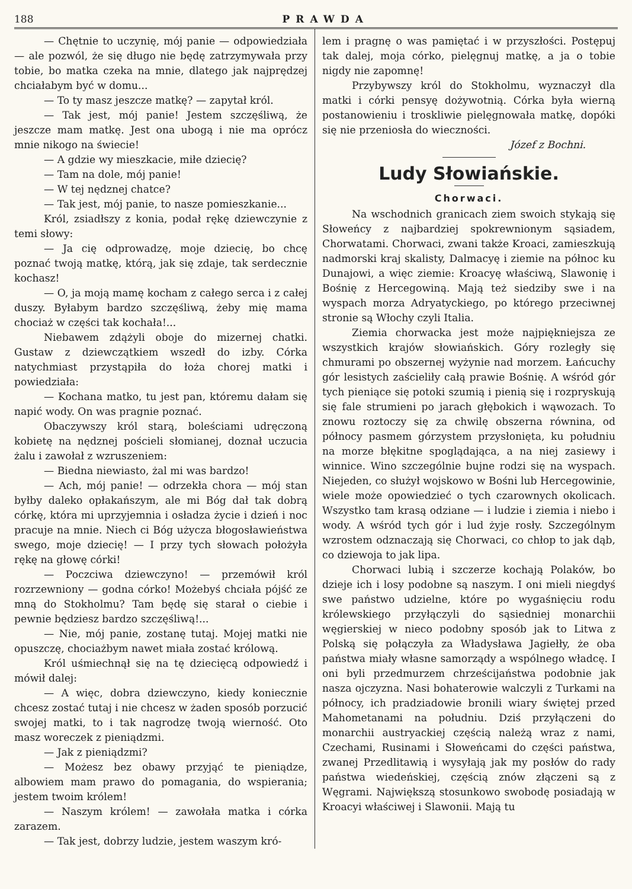188 PRAWDA
— Chętnie to uczynię, mój panie — odpowiedziała — ale pozwól, że się długo nie będę zatrzymywała przy tobie, bo matka czeka na mnie, dlatego jak najprędzej chciałabym być w domu...
— To ty masz jeszcze matkę? — zapytał król.
— Tak jest, mój panie! Jestem szczęśliwą, że jeszcze mam matkę. Jest ona ubogą i nie ma oprócz mnie nikogo na świecie!
— A gdzie wy mieszkacie, miłe dziecię?
— Tam na dole, mój panie!
— W tej nędznej chatce?
— Tak jest, mój panie, to nasze pomieszkanie...
Król, zsiadłszy z konia, podał rękę dziewczynie z temi słowy:
— Ja cię odprowadzę, moje dziecię, bo chcę poznać twoją matkę, którą, jak się zdaje, tak serdecznie kochasz!
— O, ja moją mamę kocham z całego serca i z całej duszy. Byłabym bardzo szczęśliwą, żeby mię mama chociaż w części tak kochała!...
Niebawem zdążyli oboje do mizernej chatki. Gustaw z dziewczątkiem wszedł do izby. Córka natychmiast przystąpiła do łoża chorej matki i powiedziała:
— Kochana matko, tu jest pan, któremu dałam się napić wody. On was pragnie poznać.
Obaczywszy król starą, boleściami udręczoną kobietę na nędznej pościeli słomianej, doznał uczucia żalu i zawołał z wzruszeniem:
— Biedna niewiasto, żal mi was bardzo!
— Ach, mój panie! — odrzekła chora — mój stan byłby daleko opłakańszym, ale mi Bóg dał tak dobrą córkę, która mi uprzyjemnia i osładza życie i dzień i noc pracuje na mnie. Niech ci Bóg użycza błogosławieństwa swego, moje dziecię! — I przy tych słowach położyła rękę na głowę córki!
— Poczciwa dziewczyno! — przemówił król rozrzewniony — godna córko! Możebyś chciała pójść ze mną do Stokholmu? Tam będę się starał o ciebie i pewnie będziesz bardzo szczęśliwą!...
— Nie, mój panie, zostanę tutaj. Mojej matki nie opuszczę, chociażbym nawet miała zostać królową.
Król uśmiechnął się na tę dziecięcą odpowiedź i mówił dalej:
— A więc, dobra dziewczyno, kiedy koniecznie chcesz zostać tutaj i nie chcesz w żaden sposób porzucić swojej matki, to i tak nagrodzę twoją wierność. Oto masz woreczek z pieniądzmi.
— Jak z pieniądzmi?
— Możesz bez obawy przyjąć te pieniądze, albowiem mam prawo do pomagania, do wspierania; jestem twoim królem!
— Naszym królem! — zawołała matka i córka zarazem.
— Tak jest, dobrzy ludzie, jestem waszym kró-
lem i pragnę o was pamiętać i w przyszłości. Postępuj tak dalej, moja córko, pielęgnuj matkę, a ja o tobie nigdy nie zapomnę!
Przybywszy król do Stokholmu, wyznaczył dla matki i córki pensyę dożywotnią. Córka była wierną postanowieniu i troskliwie pielęgnowała matkę, dopóki się nie przeniosła do wieczności.
Józef z Bochni.
Ludy Słowiańskie.
Chorwaci.
Na wschodnich granicach ziem swoich stykają się Słoweńcy z najbardziej spokrewnionym sąsiadem, Chorwatami. Chorwaci, zwani także Kroaci, zamieszkują nadmorski kraj skalisty, Dalmacyę i ziemie na północ ku Dunajowi, a więc ziemie: Kroacyę właściwą, Slawonię i Bośnię z Hercegowiną. Mają też siedziby swe i na wyspach morza Adryatyckiego, po którego przeciwnej stronie są Włochy czyli Italia.
Ziemia chorwacka jest może najpiękniejsza ze wszystkich krajów słowiańskich. Góry rozległy się chmurami po obszernej wyżynie nad morzem. Łańcuchy gór lesistych zaścieliły całą prawie Bośnię. A wśród gór tych pieniące się potoki szumią i pienią się i rozpryskują się fale strumieni po jarach głębokich i wąwozach. To znowu roztoczy się za chwilę obszerna równina, od północy pasmem górzystem przysłonięta, ku południu na morze błękitne spoglądająca, a na niej zasiewy i winnice. Wino szczególnie bujne rodzi się na wyspach. Niejeden, co służył wojskowo w Bośni lub Hercegowinie, wiele może opowiedzieć o tych czarownych okolicach. Wszystko tam krasą odziane — i ludzie i ziemia i niebo i wody. A wśród tych gór i lud żyje rosły. Szczególnym wzrostem odznaczają się Chorwaci, co chłop to jak dąb, co dziewoja to jak lipa.
Chorwaci lubią i szczerze kochają Polaków, bo dzieje ich i losy podobne są naszym. I oni mieli niegdyś swe państwo udzielne, które po wygaśnięciu rodu królewskiego przyłączyli do sąsiedniej monarchii węgierskiej w nieco podobny sposób jak to Litwa z Polską się połączyła za Władysława Jagiełły, że oba państwa miały własne samorządy a wspólnego władcę. I oni byli przedmurzem chrześcijaństwa podobnie jak nasza ojczyzna. Nasi bohaterowie walczyli z Turkami na północy, ich pradziadowie bronili wiary świętej przed Mahometanami na południu. Dziś przyłączeni do monarchii austryackiej częścią należą wraz z nami, Czechami, Rusinami i Słoweńcami do części państwa, zwanej Przedlitawią i wysyłają jak my posłów do rady państwa wiedeńskiej, częścią znów złączeni są z Węgrami. Największą stosunkowo swobodę posiadają w Kroacyi właściwej i Slawonii. Mają tu